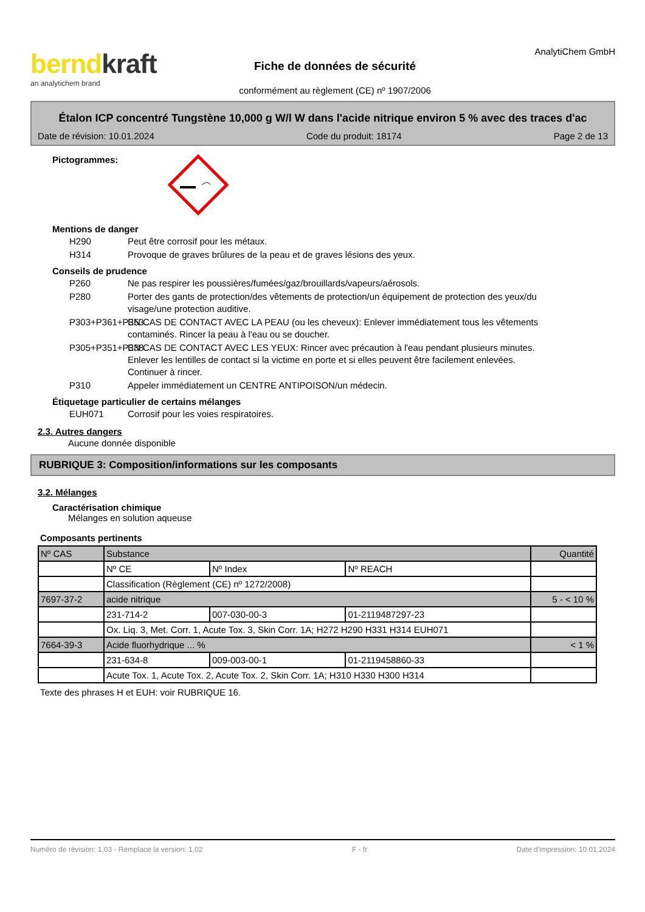berndkraft
an analytichem brand
Fiche de données de sécurité
conformément au règlement (CE) nº 1907/2006
AnalytiChem GmbH
Étalon ICP concentré Tungstène 10,000 g W/l W dans l'acide nitrique environ 5 % avec des traces d'ac
Date de révision: 10.01.2024 Code du produit: 18174 Page 2 de 13
Pictogrammes:
Mentions de danger
H290 Peut être corrosif pour les métaux.
H314 Provoque de graves brûlures de la peau et de graves lésions des yeux.
Conseils de prudence
P260 Ne pas respirer les poussières/fumées/gaz/brouillards/vapeurs/aérosols.
P280 Porter des gants de protection/des vêtements de protection/un équipement de protection des yeux/du visage/une protection auditive.
P303+P361+P353 EN CAS DE CONTACT AVEC LA PEAU (ou les cheveux): Enlever immédiatement tous les vêtements contaminés. Rincer la peau à l'eau ou se doucher.
P305+P351+P338 EN CAS DE CONTACT AVEC LES YEUX: Rincer avec précaution à l'eau pendant plusieurs minutes. Enlever les lentilles de contact si la victime en porte et si elles peuvent être facilement enlevées. Continuer à rincer.
P310 Appeler immédiatement un CENTRE ANTIPOISON/un médecin.
Étiquetage particulier de certains mélanges
EUH071 Corrosif pour les voies respiratoires.
2.3. Autres dangers
Aucune donnée disponible
RUBRIQUE 3: Composition/informations sur les composants
3.2. Mélanges
Caractérisation chimique
Mélanges en solution aqueuse
Composants pertinents
| Nº CAS | Substance | | | Quantité |
| --- | --- | --- | --- | --- |
| | Nº CE | Nº Index | Nº REACH | |
| | Classification (Règlement (CE) nº 1272/2008) | | | |
| 7697-37-2 | acide nitrique | | | 5 - < 10 % |
| | 231-714-2 | 007-030-00-3 | 01-2119487297-23 | |
| | Ox. Liq. 3, Met. Corr. 1, Acute Tox. 3, Skin Corr. 1A; H272 H290 H331 H314 EUH071 | | | |
| 7664-39-3 | Acide fluorhydrique ... % | | | < 1 % |
| | 231-634-8 | 009-003-00-1 | 01-2119458860-33 | |
| | Acute Tox. 1, Acute Tox. 2, Acute Tox. 2, Skin Corr. 1A; H310 H330 H300 H314 | | | |
Texte des phrases H et EUH: voir RUBRIQUE 16.
Numéro de révision: 1,03 - Remplace la version: 1,02 F - fr Date d'impression: 10.01.2024